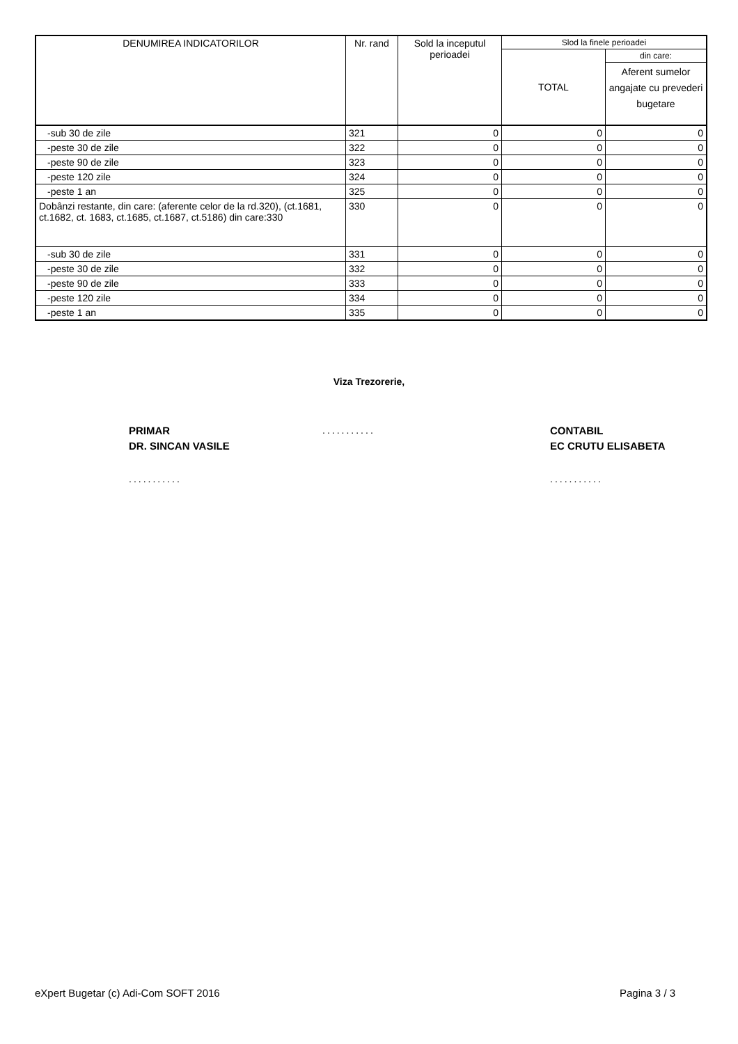| DENUMIREA INDICATORILOR | Nr. rand | Sold la inceputul perioadei | Slod la finele perioadei | |
| --- | --- | --- | --- | --- |
| | | | TOTAL | din care: |
| | | | | Aferent sumelor angajate cu prevederi bugetare |
| -sub 30 de zile | 321 | 0 | 0 | 0 |
| -peste 30 de zile | 322 | 0 | 0 | 0 |
| -peste 90 de zile | 323 | 0 | 0 | 0 |
| -peste 120 zile | 324 | 0 | 0 | 0 |
| -peste 1 an | 325 | 0 | 0 | 0 |
| Dobânzi restante, din care: (aferente celor de la rd.320), (ct.1681, ct.1682, ct. 1683, ct.1685, ct.1687, ct.5186) din care:330 | 330 | 0 | 0 | 0 |
| -sub 30 de zile | 331 | 0 | 0 | 0 |
| -peste 30 de zile | 332 | 0 | 0 | 0 |
| -peste 90 de zile | 333 | 0 | 0 | 0 |
| -peste 120 zile | 334 | 0 | 0 | 0 |
| -peste 1 an | 335 | 0 | 0 | 0 |
Viza Trezorerie,
PRIMAR
DR. SINCAN VASILE
...........
CONTABIL
EC CRUTU ELISABETA
........... ...........
eXpert Bugetar (c) Adi-Com SOFT 2016
Pagina 3 / 3